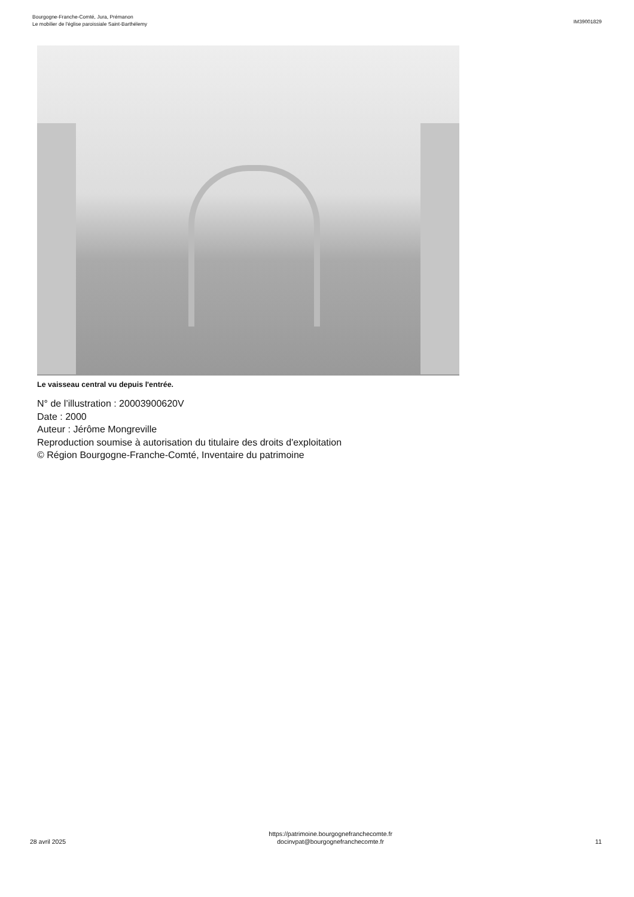Bourgogne-Franche-Comté, Jura, Prémanon
Le mobilier de l'église paroissiale Saint-Barthélemy
IM39001829
Le vaisseau central vu depuis l'entrée.
N° de l’illustration : 20003900620V
Date : 2000
Auteur : Jérôme Mongreville
Reproduction soumise à autorisation du titulaire des droits d'exploitation
© Région Bourgogne-Franche-Comté, Inventaire du patrimoine
28 avril 2025
https://patrimoine.bourgognefranchecomte.fr
docinvpat@bourgognefranchecomte.fr
11